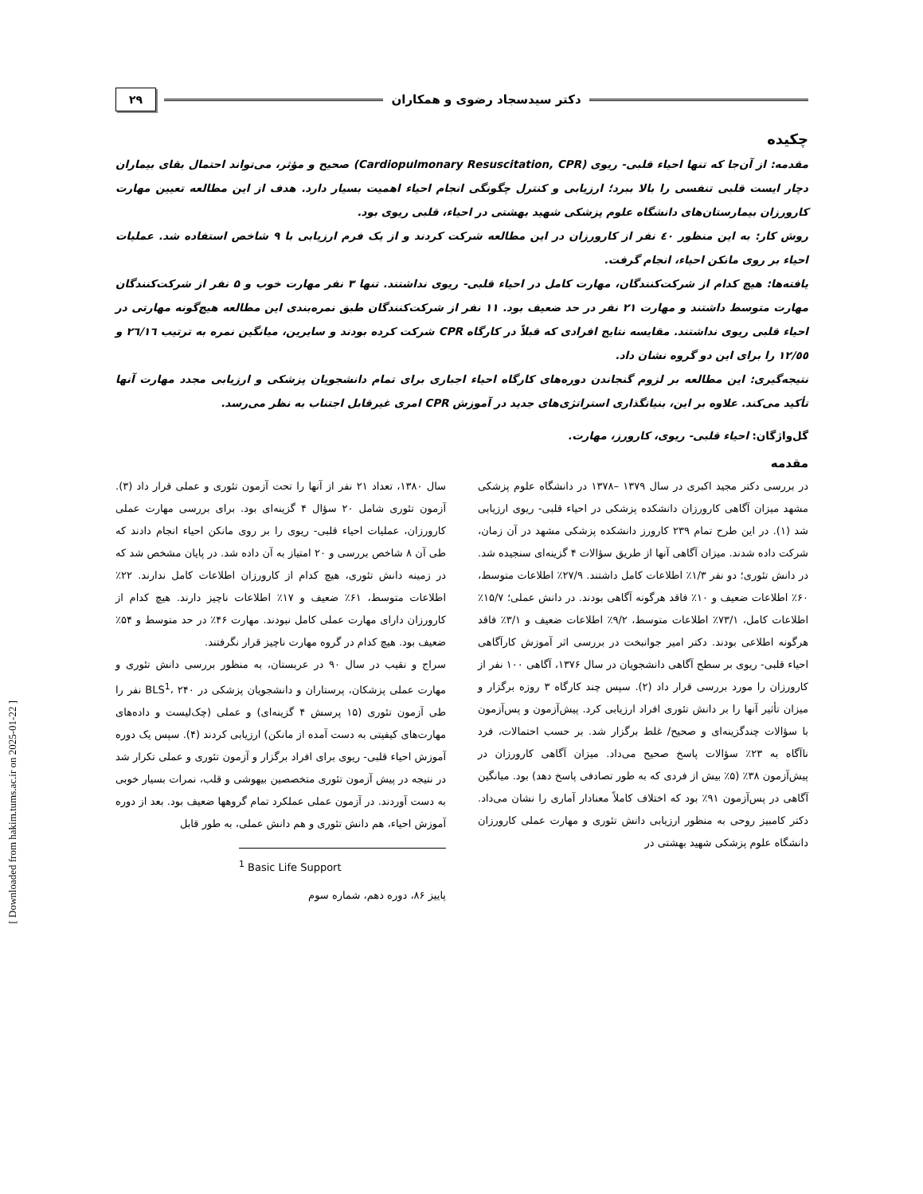دکتر سیدسجاد رضوی و همکاران
۲۹
چکیده
مقدمه: از آن‌جا که تنها احیاء قلبی- ریوی (Cardiopulmonary Resuscitation, CPR) صحیح و مؤثر، می‌تواند احتمال بقای بیماران دچار ایست قلبی تنفسی را بالا ببرد؛ ارزیابی و کنترل چگونگی انجام احیاء اهمیت بسیار دارد. هدف از این مطالعه تعیین مهارت کارورزان بیمارستان‌های دانشگاه علوم پزشکی شهید بهشتی در احیاء، قلبی ریوی بود.
روش کار: به این منظور ٤٠ نفر از کارورزان در این مطالعه شرکت کردند و از یک فرم ارزیابی با ۹ شاخص استفاده شد. عملیات احیاء بر روی مانکن احیاء، انجام گرفت.
یافته‌ها: هیچ کدام از شرکت‌کنندگان، مهارت کامل در احیاء قلبی- ریوی نداشتند. تنها ۳ نفر مهارت خوب و ۵ نفر از شرکت‌کنندگان مهارت متوسط داشتند و مهارت ۲۱ نفر در حد ضعیف بود. ۱۱ نفر از شرکت‌کنندگان طبق نمره‌بندی این مطالعه هیچ‌گونه مهارتی در احیاء قلبی ریوی نداشتند. مقایسه نتایج افرادی که قبلاً در کارگاه CPR شرکت کرده بودند و سایرین، میانگین نمره به ترتیب ٢٦/١٦ و ١٢/٥٥ را برای این دو گروه نشان داد.
نتیجه‌گیری: این مطالعه بر لزوم گنجاندن دوره‌های کارگاه احیاء اجباری برای تمام دانشجویان پزشکی و ارزیابی مجدد مهارت آنها تأکید می‌کند. علاوه بر این، بنیانگذاری استراتژی‌های جدید در آموزش CPR امری غیرقابل اجتناب به نظر می‌رسد.
گل‌واژگان: احیاء قلبی- ریوی، کارورز، مهارت.
مقدمه
در بررسی دکتر مجید اکبری در سال ۱۳۷۹ –۱۳۷۸ در دانشگاه علوم پزشکی مشهد میزان آگاهی کارورزان دانشکده پزشکی در احیاء قلبی- ریوی ارزیابی شد (۱). در این طرح تمام ۲۳۹ کارورز دانشکده پزشکی مشهد در آن زمان، شرکت داده شدند. میزان آگاهی آنها از طریق سؤالات ۴ گزینه‌ای سنجیده شد. در دانش تئوری؛ دو نفر ۱/۳٪ اطلاعات کامل داشتند. ۲۷/۹٪ اطلاعات متوسط، ۶۰٪ اطلاعات ضعیف و ۱۰٪ فاقد هرگونه آگاهی بودند. در دانش عملی؛ ۱۵/۷٪ اطلاعات کامل، ۷۳/۱٪ اطلاعات متوسط، ۹/۲٪ اطلاعات ضعیف و ۳/۱٪ فاقد هرگونه اطلاعی بودند. دکتر امیر جوانبخت در بررسی اثر آموزش کارآگاهی احیاء قلبی- ریوی بر سطح آگاهی دانشجویان در سال ۱۳۷۶، آگاهی ۱۰۰ نفر از کارورزان را مورد بررسی قرار داد (۲). سپس چند کارگاه ۳ روزه برگزار و میزان تأثیر آنها را بر دانش تئوری افراد ارزیابی کرد. پیش‌آزمون و پس‌آزمون با سؤالات چندگزینه‌ای و صحیح/ غلط برگزار شد. بر حسب احتمالات، فرد ناآگاه به ۲۳٪ سؤالات پاسخ صحیح می‌داد. میزان آگاهی کارورزان در پیش‌آزمون ۳۸٪ (۵٪ بیش از فردی که به طور تصادفی پاسخ دهد) بود. میانگین آگاهی در پس‌آزمون ۹۱٪ بود که اختلاف کاملاً معنادار آماری را نشان می‌داد. دکتر کامبیز روحی به منظور ارزیابی دانش تئوری و مهارت عملی کارورزان دانشگاه علوم پزشکی شهید بهشتی در
سال ۱۳۸۰، تعداد ۲۱ نفر از آنها را تحت آزمون تئوری و عملی قرار داد (۳). آزمون تئوری شامل ۲۰ سؤال ۴ گزینه‌ای بود. برای بررسی مهارت عملی کارورزان، عملیات احیاء قلبی- ریوی را بر روی مانکن احیاء انجام دادند که طی آن ۸ شاخص بررسی و ۲۰ امتیاز به آن داده شد. در پایان مشخص شد که در زمینه دانش تئوری، هیچ کدام از کارورزان اطلاعات کامل ندارند. ۲۲٪ اطلاعات متوسط، ۶۱٪ ضعیف و ۱۷٪ اطلاعات ناچیز دارند. هیچ کدام از کارورزان دارای مهارت عملی کامل نبودند. مهارت ۴۶٪ در حد متوسط و ۵۴٪ ضعیف بود. هیچ کدام در گروه مهارت ناچیز قرار نگرفتند.
سراج و نقیب در سال ۹۰ در عربستان، به منظور بررسی دانش تئوری و مهارت عملی پزشکان، پرستاران و دانشجویان پزشکی در BLS<sup>1</sup>، ۲۴۰ نفر را طی آزمون تئوری (۱۵ پرسش ۴ گزینه‌ای) و عملی (چک‌لیست و داده‌های مهارت‌های کیفیتی به دست آمده از مانکن) ارزیابی کردند (۴). سپس یک دوره آموزش احیاء قلبی- ریوی برای افراد برگزار و آزمون تئوری و عملی تکرار شد در نتیجه در پیش آزمون تئوری متخصصین بیهوشی و قلب، نمرات بسیار خوبی به دست آوردند. در آزمون عملی عملکرد تمام گروهها ضعیف بود. بعد از دوره آموزش احیاء، هم دانش تئوری و هم دانش عملی، به طور قابل
<sup>1</sup> Basic Life Support
پاییز ۸۶، دوره دهم، شماره سوم
[ Downloaded from hakim.tums.ac.ir on 2025-01-22 ]